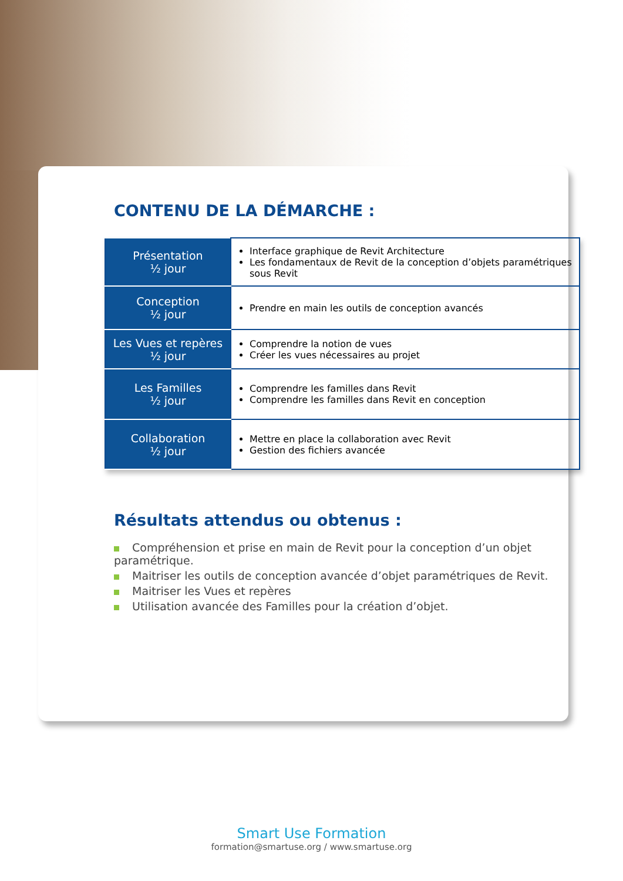CONTENU DE LA DÉMARCHE :
| Présentation ½ jour | Interface graphique de Revit Architecture Les fondamentaux de Revit de la conception d’objets paramétriques sous Revit |
| Conception ½ jour | Prendre en main les outils de conception avancés |
| Les Vues et repères ½ jour | Comprendre la notion de vues Créer les vues nécessaires au projet |
| Les Familles ½ jour | Comprendre les familles dans Revit Comprendre les familles dans Revit en conception |
| Collaboration ½ jour | Mettre en place la collaboration avec Revit Gestion des fichiers avancée |
Résultats attendus ou obtenus :
Compréhension et prise en main de Revit pour la conception d’un objet paramétrique.
Maitriser les outils de conception avancée d’objet paramétriques de Revit.
Maitriser les Vues et repères
Utilisation avancée des Familles pour la création d’objet.
Smart Use Formation
formation@smartuse.org / www.smartuse.org